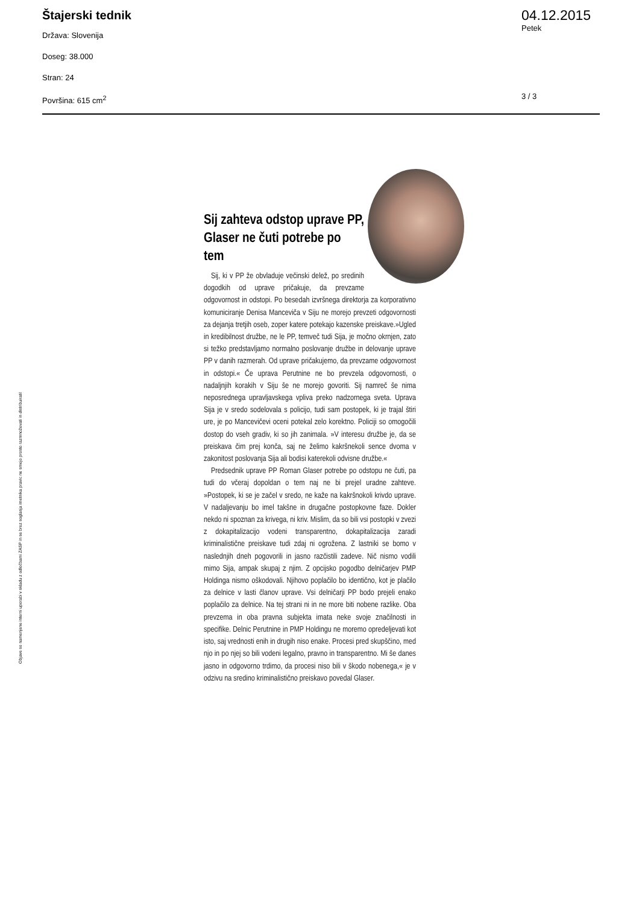Štajerski tednik
Država: Slovenija
Doseg: 38.000
Stran: 24
Površina: 615 cm<sup>2</sup>
04.12.2015
Petek
3 / 3
Sij zahteva odstop uprave PP, Glaser ne čuti potrebe po tem
Sij, ki v PP že obvladuje večinski delež, po sredinih dogodkih od uprave pričakuje, da prevzame odgovornost in odstopi. Po besedah izvršnega direktorja za korporativno komuniciranje Denisa Manceviča v Siju ne morejo prevzeti odgovornosti za dejanja tretjih oseb, zoper katere potekajo kazenske preiskave.»Ugled in kredibilnost družbe, ne le PP, temveč tudi Sija, je močno okrnjen, zato si težko predstavljamo normalno poslovanje družbe in delovanje uprave PP v danih razmerah. Od uprave pričakujemo, da prevzame odgovornost in odstopi.« Če uprava Perutnine ne bo prevzela odgovornosti, o nadaljnjih korakih v Siju še ne morejo govoriti. Sij namreč še nima neposrednega upravljavskega vpliva preko nadzornega sveta. Uprava Sija je v sredo sodelovala s policijo, tudi sam postopek, ki je trajal štiri ure, je po Mancevičevi oceni potekal zelo korektno. Policiji so omogočili dostop do vseh gradiv, ki so jih zanimala. »V interesu družbe je, da se preiskava čim prej konča, saj ne želimo kakršnekoli sence dvoma v zakonitost poslovanja Sija ali bodisi katerekoli odvisne družbe.«
Predsednik uprave PP Roman Glaser potrebe po odstopu ne čuti, pa tudi do včeraj dopoldan o tem naj ne bi prejel uradne zahteve. »Postopek, ki se je začel v sredo, ne kaže na kakršnokoli krivdo uprave. V nadaljevanju bo imel takšne in drugačne postopkovne faze. Dokler nekdo ni spoznan za krivega, ni kriv. Mislim, da so bili vsi postopki v zvezi z dokapitalizacijo vodeni transparentno, dokapitalizacija zaradi kriminalistične preiskave tudi zdaj ni ogrožena. Z lastniki se bomo v naslednjih dneh pogovorili in jasno razčistili zadeve. Nič nismo vodili mimo Sija, ampak skupaj z njim. Z opcijsko pogodbo delničarjev PMP Holdinga nismo oškodovali. Njihovo poplačilo bo identično, kot je plačilo za delnice v lasti članov uprave. Vsi delničarji PP bodo prejeli enako poplačilo za delnice. Na tej strani ni in ne more biti nobene razlike. Oba prevzema in oba pravna subjekta imata neke svoje značilnosti in specifike. Delnic Perutnine in PMP Holdingu ne moremo opredeljevati kot isto, saj vrednosti enih in drugih niso enake. Procesi pred skupščino, med njo in po njej so bili vodeni legalno, pravno in transparentno. Mi še danes jasno in odgovorno trdimo, da procesi niso bili v škodo nobenega,« je v odzivu na sredino kriminalistično preiskavo povedal Glaser.
Objave so namenjene interni uporabi v skladu z odločbami ZASP in se brez soglasja imetnika pravic ne smejo prosto razmnoževati in distribuirati!